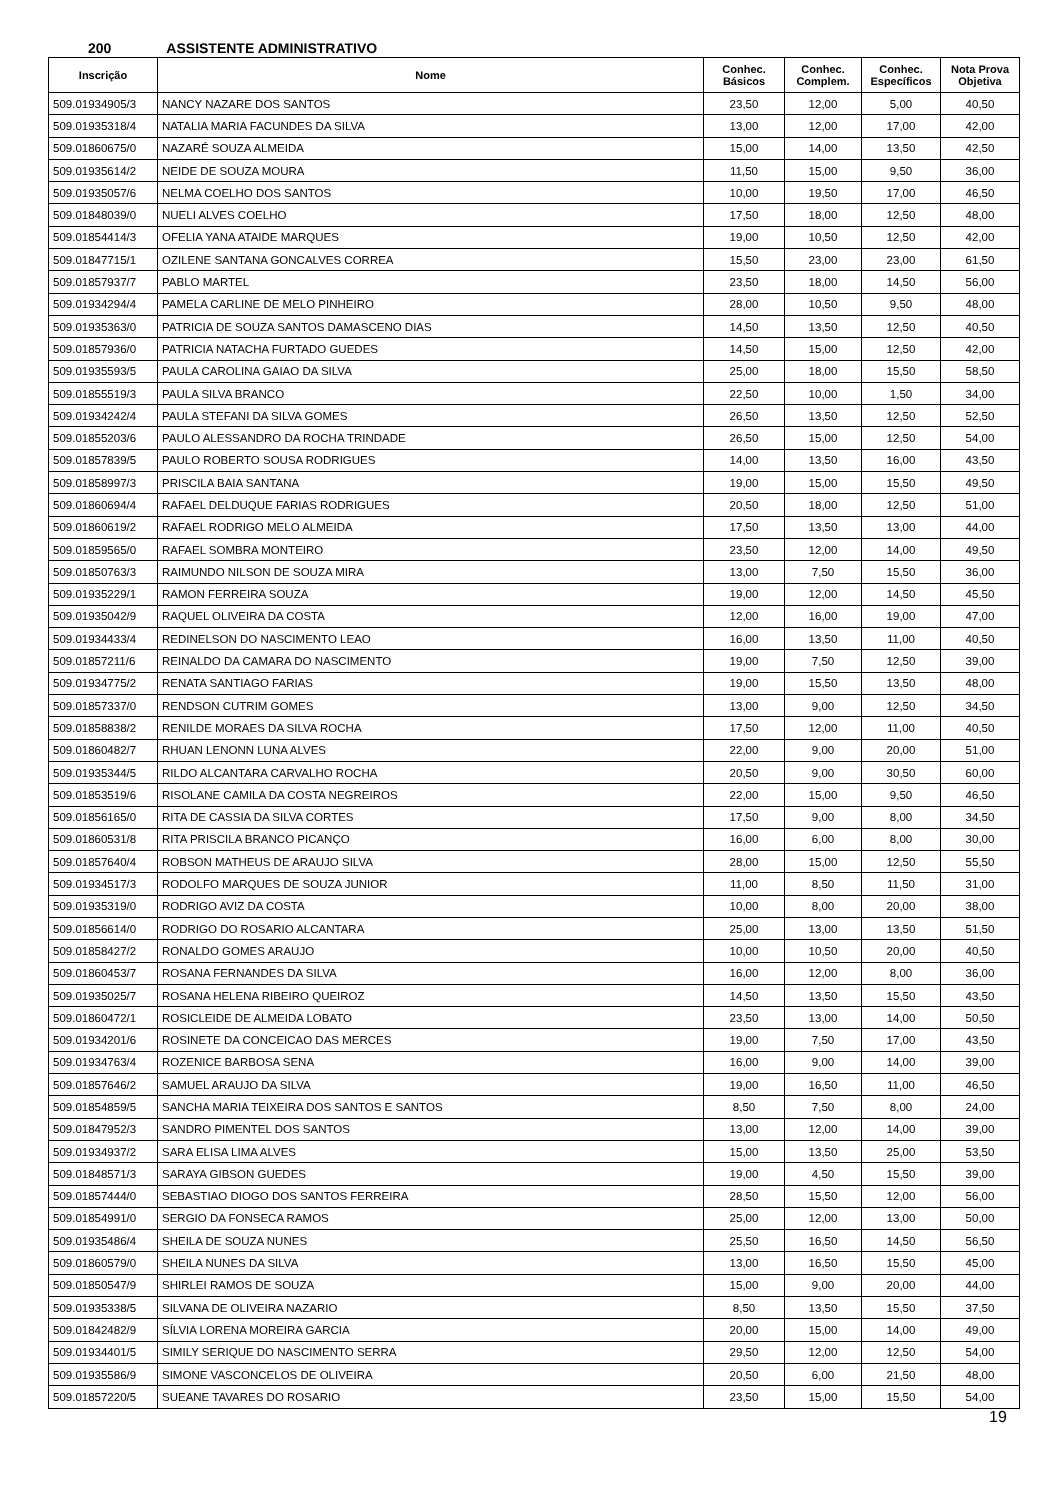200 ASSISTENTE ADMINISTRATIVO
| Inscrição | Nome | Conhec. Básicos | Conhec. Complem. | Conhec. Específicos | Nota Prova Objetiva |
| --- | --- | --- | --- | --- | --- |
| 509.01934905/3 | NANCY NAZARE DOS SANTOS | 23,50 | 12,00 | 5,00 | 40,50 |
| 509.01935318/4 | NATALIA MARIA FACUNDES DA SILVA | 13,00 | 12,00 | 17,00 | 42,00 |
| 509.01860675/0 | NAZARÉ SOUZA ALMEIDA | 15,00 | 14,00 | 13,50 | 42,50 |
| 509.01935614/2 | NEIDE DE SOUZA MOURA | 11,50 | 15,00 | 9,50 | 36,00 |
| 509.01935057/6 | NELMA COELHO DOS SANTOS | 10,00 | 19,50 | 17,00 | 46,50 |
| 509.01848039/0 | NUELI ALVES COELHO | 17,50 | 18,00 | 12,50 | 48,00 |
| 509.01854414/3 | OFELIA YANA ATAIDE MARQUES | 19,00 | 10,50 | 12,50 | 42,00 |
| 509.01847715/1 | OZILENE SANTANA GONCALVES CORREA | 15,50 | 23,00 | 23,00 | 61,50 |
| 509.01857937/7 | PABLO MARTEL | 23,50 | 18,00 | 14,50 | 56,00 |
| 509.01934294/4 | PAMELA CARLINE DE MELO PINHEIRO | 28,00 | 10,50 | 9,50 | 48,00 |
| 509.01935363/0 | PATRICIA DE SOUZA SANTOS DAMASCENO DIAS | 14,50 | 13,50 | 12,50 | 40,50 |
| 509.01857936/0 | PATRICIA NATACHA FURTADO GUEDES | 14,50 | 15,00 | 12,50 | 42,00 |
| 509.01935593/5 | PAULA CAROLINA GAIAO DA SILVA | 25,00 | 18,00 | 15,50 | 58,50 |
| 509.01855519/3 | PAULA SILVA BRANCO | 22,50 | 10,00 | 1,50 | 34,00 |
| 509.01934242/4 | PAULA STEFANI DA SILVA GOMES | 26,50 | 13,50 | 12,50 | 52,50 |
| 509.01855203/6 | PAULO ALESSANDRO DA ROCHA TRINDADE | 26,50 | 15,00 | 12,50 | 54,00 |
| 509.01857839/5 | PAULO ROBERTO SOUSA RODRIGUES | 14,00 | 13,50 | 16,00 | 43,50 |
| 509.01858997/3 | PRISCILA BAIA SANTANA | 19,00 | 15,00 | 15,50 | 49,50 |
| 509.01860694/4 | RAFAEL DELDUQUE FARIAS RODRIGUES | 20,50 | 18,00 | 12,50 | 51,00 |
| 509.01860619/2 | RAFAEL RODRIGO MELO ALMEIDA | 17,50 | 13,50 | 13,00 | 44,00 |
| 509.01859565/0 | RAFAEL SOMBRA MONTEIRO | 23,50 | 12,00 | 14,00 | 49,50 |
| 509.01850763/3 | RAIMUNDO NILSON DE SOUZA MIRA | 13,00 | 7,50 | 15,50 | 36,00 |
| 509.01935229/1 | RAMON FERREIRA SOUZA | 19,00 | 12,00 | 14,50 | 45,50 |
| 509.01935042/9 | RAQUEL OLIVEIRA DA COSTA | 12,00 | 16,00 | 19,00 | 47,00 |
| 509.01934433/4 | REDINELSON DO NASCIMENTO LEAO | 16,00 | 13,50 | 11,00 | 40,50 |
| 509.01857211/6 | REINALDO DA CAMARA DO NASCIMENTO | 19,00 | 7,50 | 12,50 | 39,00 |
| 509.01934775/2 | RENATA SANTIAGO FARIAS | 19,00 | 15,50 | 13,50 | 48,00 |
| 509.01857337/0 | RENDSON CUTRIM GOMES | 13,00 | 9,00 | 12,50 | 34,50 |
| 509.01858838/2 | RENILDE MORAES DA SILVA ROCHA | 17,50 | 12,00 | 11,00 | 40,50 |
| 509.01860482/7 | RHUAN LENONN LUNA ALVES | 22,00 | 9,00 | 20,00 | 51,00 |
| 509.01935344/5 | RILDO ALCANTARA CARVALHO ROCHA | 20,50 | 9,00 | 30,50 | 60,00 |
| 509.01853519/6 | RISOLANE CAMILA DA COSTA NEGREIROS | 22,00 | 15,00 | 9,50 | 46,50 |
| 509.01856165/0 | RITA DE CASSIA DA SILVA CORTES | 17,50 | 9,00 | 8,00 | 34,50 |
| 509.01860531/8 | RITA PRISCILA BRANCO PICANÇO | 16,00 | 6,00 | 8,00 | 30,00 |
| 509.01857640/4 | ROBSON MATHEUS DE ARAUJO SILVA | 28,00 | 15,00 | 12,50 | 55,50 |
| 509.01934517/3 | RODOLFO MARQUES DE SOUZA JUNIOR | 11,00 | 8,50 | 11,50 | 31,00 |
| 509.01935319/0 | RODRIGO AVIZ DA COSTA | 10,00 | 8,00 | 20,00 | 38,00 |
| 509.01856614/0 | RODRIGO DO ROSARIO ALCANTARA | 25,00 | 13,00 | 13,50 | 51,50 |
| 509.01858427/2 | RONALDO GOMES ARAUJO | 10,00 | 10,50 | 20,00 | 40,50 |
| 509.01860453/7 | ROSANA FERNANDES DA SILVA | 16,00 | 12,00 | 8,00 | 36,00 |
| 509.01935025/7 | ROSANA HELENA RIBEIRO QUEIROZ | 14,50 | 13,50 | 15,50 | 43,50 |
| 509.01860472/1 | ROSICLEIDE DE ALMEIDA LOBATO | 23,50 | 13,00 | 14,00 | 50,50 |
| 509.01934201/6 | ROSINETE DA CONCEICAO DAS MERCES | 19,00 | 7,50 | 17,00 | 43,50 |
| 509.01934763/4 | ROZENICE BARBOSA SENA | 16,00 | 9,00 | 14,00 | 39,00 |
| 509.01857646/2 | SAMUEL ARAUJO DA SILVA | 19,00 | 16,50 | 11,00 | 46,50 |
| 509.01854859/5 | SANCHA MARIA TEIXEIRA DOS SANTOS E SANTOS | 8,50 | 7,50 | 8,00 | 24,00 |
| 509.01847952/3 | SANDRO PIMENTEL DOS SANTOS | 13,00 | 12,00 | 14,00 | 39,00 |
| 509.01934937/2 | SARA ELISA LIMA ALVES | 15,00 | 13,50 | 25,00 | 53,50 |
| 509.01848571/3 | SARAYA GIBSON GUEDES | 19,00 | 4,50 | 15,50 | 39,00 |
| 509.01857444/0 | SEBASTIAO DIOGO DOS SANTOS FERREIRA | 28,50 | 15,50 | 12,00 | 56,00 |
| 509.01854991/0 | SERGIO DA FONSECA RAMOS | 25,00 | 12,00 | 13,00 | 50,00 |
| 509.01935486/4 | SHEILA DE SOUZA NUNES | 25,50 | 16,50 | 14,50 | 56,50 |
| 509.01860579/0 | SHEILA NUNES DA SILVA | 13,00 | 16,50 | 15,50 | 45,00 |
| 509.01850547/9 | SHIRLEI RAMOS DE SOUZA | 15,00 | 9,00 | 20,00 | 44,00 |
| 509.01935338/5 | SILVANA DE OLIVEIRA NAZARIO | 8,50 | 13,50 | 15,50 | 37,50 |
| 509.01842482/9 | SÍLVIA LORENA MOREIRA GARCIA | 20,00 | 15,00 | 14,00 | 49,00 |
| 509.01934401/5 | SIMILY SERIQUE DO NASCIMENTO SERRA | 29,50 | 12,00 | 12,50 | 54,00 |
| 509.01935586/9 | SIMONE VASCONCELOS DE OLIVEIRA | 20,50 | 6,00 | 21,50 | 48,00 |
| 509.01857220/5 | SUEANE TAVARES DO ROSARIO | 23,50 | 15,00 | 15,50 | 54,00 |
19